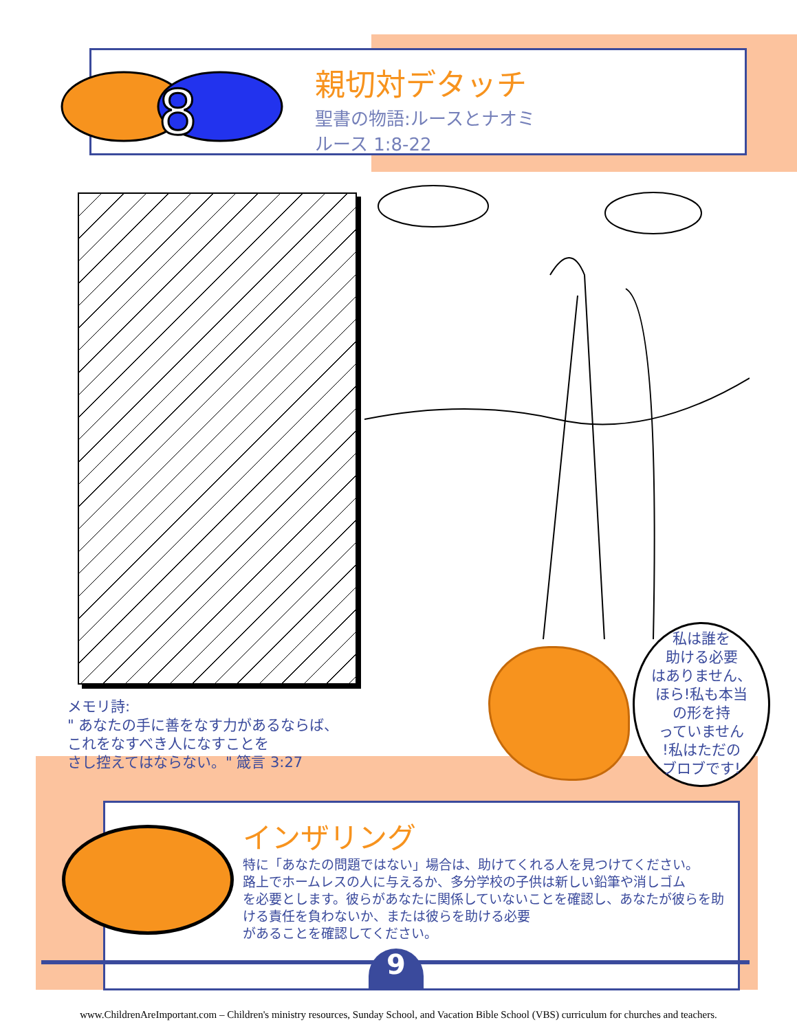8
親切対デタッチ
聖書の物語:ルースとナオミ
ルース 1:8-22
メモリ詩:
" あなたの手に善をなす力があるならば、
これをなすべき人になすことを
さし控えてはならない。" 箴言 3:27
私は誰を
助ける必要
はありません、
ほら!私も本当
の形を持
っていません
!私はただの
ブロブです!
インザリング
特に「あなたの問題ではない」場合は、助けてくれる人を見つけてください。
路上でホームレスの人に与えるか、多分学校の子供は新しい鉛筆や消しゴム
を必要とします。彼らがあなたに関係していないことを確認し、あなたが彼らを助
ける責任を負わないか、または彼らを助ける必要
があることを確認してください。
9
www.ChildrenAreImportant.com – Children's ministry resources, Sunday School, and Vacation Bible School (VBS) curriculum for churches and teachers.